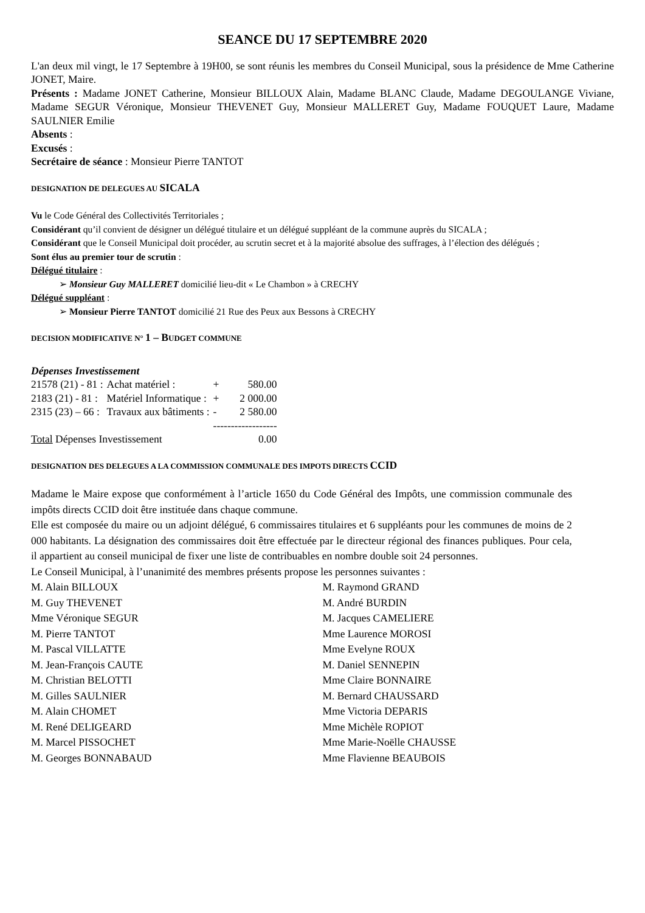SEANCE DU 17 SEPTEMBRE 2020
L'an deux mil vingt, le 17 Septembre à 19H00, se sont réunis les membres du Conseil Municipal, sous la présidence de Mme Catherine JONET, Maire.
Présents : Madame JONET Catherine, Monsieur BILLOUX Alain, Madame BLANC Claude, Madame DEGOULANGE Viviane, Madame SEGUR Véronique, Monsieur THEVENET Guy, Monsieur MALLERET Guy, Madame FOUQUET Laure, Madame SAULNIER Emilie
Absents :
Excusés :
Secrétaire de séance : Monsieur Pierre TANTOT
DESIGNATION DE DELEGUES AU SICALA
Vu le Code Général des Collectivités Territoriales ;
Considérant qu’il convient de désigner un délégué titulaire et un délégué suppléant de la commune auprès du SICALA ;
Considérant que le Conseil Municipal doit procéder, au scrutin secret et à la majorité absolue des suffrages, à l’élection des délégués ;
Sont élus au premier tour de scrutin :
Délégué titulaire :
➢ Monsieur Guy MALLERET domicilié lieu-dit « Le Chambon » à CRECHY
Délégué suppléant :
➢ Monsieur Pierre TANTOT domicilié 21 Rue des Peux aux Bessons à CRECHY
DECISION MODIFICATIVE N° 1 – BUDGET COMMUNE
Dépenses Investissement
| 21578 (21) - 81 : | Achat matériel : | + | 580.00 |
| 2183 (21) - 81 : | Matériel Informatique : | + | 2 000.00 |
| 2315 (23) – 66 : | Travaux aux bâtiments : | - | 2 580.00 |
| | | ------------------ | |
| Total Dépenses Investissement | | | 0.00 |
DESIGNATION DES DELEGUES A LA COMMISSION COMMUNALE DES IMPOTS DIRECTS CCID
Madame le Maire expose que conformément à l’article 1650 du Code Général des Impôts, une commission communale des impôts directs CCID doit être instituée dans chaque commune.
Elle est composée du maire ou un adjoint délégué, 6 commissaires titulaires et 6 suppléants pour les communes de moins de 2 000 habitants. La désignation des commissaires doit être effectuée par le directeur régional des finances publiques. Pour cela, il appartient au conseil municipal de fixer une liste de contribuables en nombre double soit 24 personnes.
Le Conseil Municipal, à l’unanimité des membres présents propose les personnes suivantes :
| M. Alain BILLOUX | M. Raymond GRAND |
| M. Guy THEVENET | M. André BURDIN |
| Mme Véronique SEGUR | M. Jacques CAMELIERE |
| M. Pierre TANTOT | Mme Laurence MOROSI |
| M. Pascal VILLATTE | Mme Evelyne ROUX |
| M. Jean-François CAUTE | M. Daniel SENNEPIN |
| M. Christian BELOTTI | Mme Claire BONNAIRE |
| M. Gilles SAULNIER | M. Bernard CHAUSSARD |
| M. Alain CHOMET | Mme Victoria DEPARIS |
| M. René DELIGEARD | Mme Michèle ROPIOT |
| M. Marcel PISSOCHET | Mme Marie-Noëlle CHAUSSE |
| M. Georges BONNABAUD | Mme Flavienne BEAUBOIS |